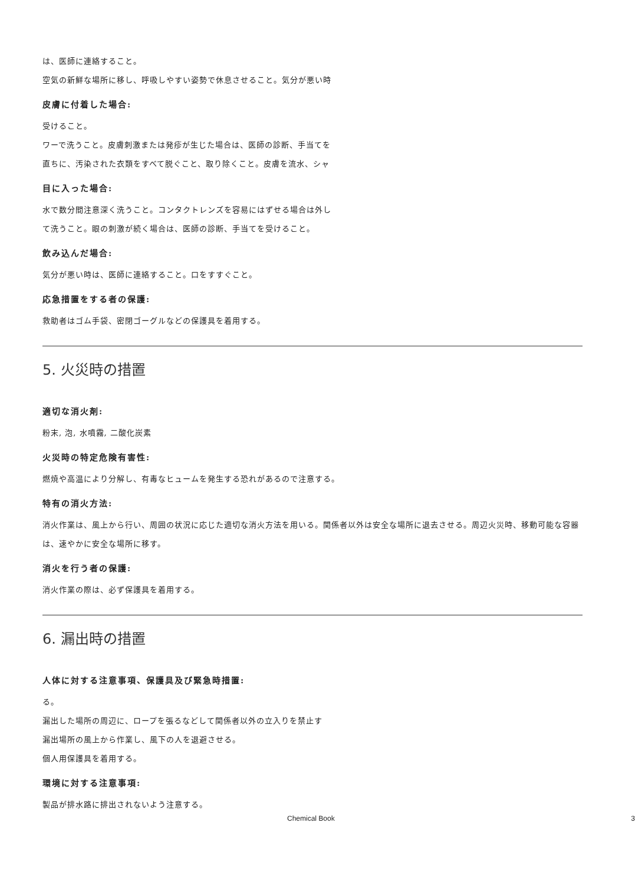は、医師に連絡すること。
空気の新鮮な場所に移し、呼吸しやすい姿勢で休息させること。気分が悪い時
皮膚に付着した場合:
受けること。
ワーで洗うこと。皮膚刺激または発疹が生じた場合は、医師の診断、手当てを
直ちに、汚染された衣類をすべて脱ぐこと、取り除くこと。皮膚を流水、シャ
目に入った場合:
水で数分間注意深く洗うこと。コンタクトレンズを容易にはずせる場合は外し
て洗うこと。眼の刺激が続く場合は、医師の診断、手当てを受けること。
飲み込んだ場合:
気分が悪い時は、医師に連絡すること。口をすすぐこと。
応急措置をする者の保護:
救助者はゴム手袋、密閉ゴーグルなどの保護具を着用する。
5. 火災時の措置
適切な消火剤:
粉末, 泡, 水噴霧, 二酸化炭素
火災時の特定危険有害性:
燃焼や高温により分解し、有毒なヒュームを発生する恐れがあるので注意する。
特有の消火方法:
消火作業は、風上から行い、周囲の状況に応じた適切な消火方法を用いる。関係者以外は安全な場所に退去させる。周辺火災時、移動可能な容器は、速やかに安全な場所に移す。
消火を行う者の保護:
消火作業の際は、必ず保護具を着用する。
6. 漏出時の措置
人体に対する注意事項、保護具及び緊急時措置:
る。
漏出した場所の周辺に、ロープを張るなどして関係者以外の立入りを禁止す
漏出場所の風上から作業し、風下の人を退避させる。
個人用保護具を着用する。
環境に対する注意事項:
製品が排水路に排出されないよう注意する。
Chemical Book 3